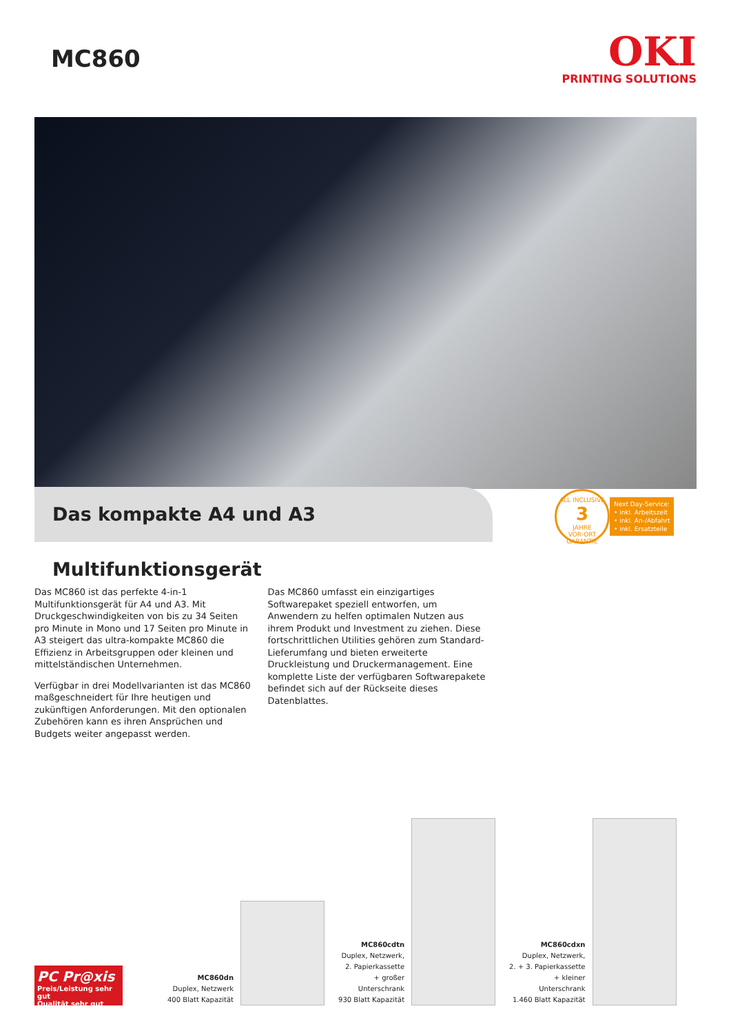MC860
OKI
PRINTING SOLUTIONS
Das kompakte A4 und A3 Multifunktionsgerät
ALL INCLUSIVE
3
JAHRE
VOR-ORT GARANTIE
Next Day-Service:
• inkl. Arbeitszeit
• inkl. An-/Abfahrt
• inkl. Ersatzteile
Das MC860 ist das perfekte 4-in-1 Multifunktionsgerät für A4 und A3. Mit Druckgeschwindigkeiten von bis zu 34 Seiten pro Minute in Mono und 17 Seiten pro Minute in A3 steigert das ultra-kompakte MC860 die Effizienz in Arbeitsgruppen oder kleinen und mittelständischen Unternehmen.
Verfügbar in drei Modellvarianten ist das MC860 maßgeschneidert für Ihre heutigen und zukünftigen Anforderungen. Mit den optionalen Zubehören kann es ihren Ansprüchen und Budgets weiter angepasst werden.
Das MC860 umfasst ein einzigartiges Softwarepaket speziell entworfen, um Anwendern zu helfen optimalen Nutzen aus ihrem Produkt und Investment zu ziehen. Diese fortschrittlichen Utilities gehören zum Standard-Lieferumfang und bieten erweiterte Druckleistung und Druckermanagement. Eine komplette Liste der verfügbaren Softwarepakete befindet sich auf der Rückseite dieses Datenblattes.
PC Pr@xis
Preis/Leistung sehr gut
Qualität sehr gut
MC860dn
Duplex, Netzwerk
400 Blatt Kapazität
MC860cdtn
Duplex, Netzwerk,
2. Papierkassette
+ großer
Unterschrank
930 Blatt Kapazität
MC860cdxn
Duplex, Netzwerk,
2. + 3. Papierkassette
+ kleiner
Unterschrank
1.460 Blatt Kapazität